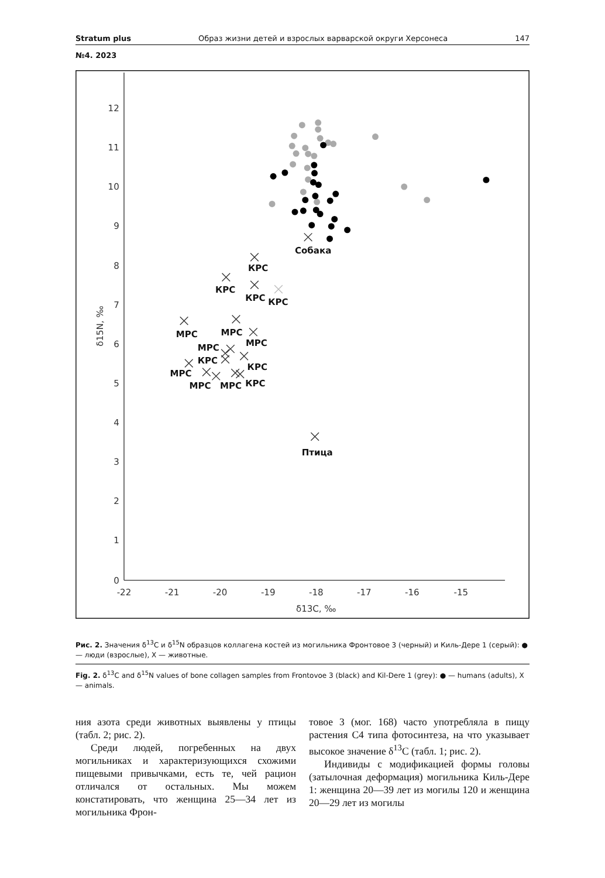Stratum plus Образ жизни детей и взрослых варварской округи Херсонеса 147
№4. 2023
12
11
10
9
8
7
6
5
4
3
2
1
0
-22
-21
-20
-19
-18
-17
-16
-15
δ13C, ‰
δ15N, ‰
Собака
КРС
КРС
КРС
КРС
МРС
МРС
МРС
МРС
КРС
КРС
МРС
МРС
МРС
КРС
Птица
Рис. 2. Значения δ<sup>13</sup>C и δ<sup>15</sup>N образцов коллагена костей из могильника Фронтовое 3 (черный) и Киль-Дере 1 (серый): ● — люди (взрослые), X — животные.
Fig. 2. δ<sup>13</sup>C and δ<sup>15</sup>N values of bone collagen samples from Frontovoe 3 (black) and Kil-Dere 1 (grey): ● — humans (adults), X — animals.
ния азота среди животных выявлены у птицы (табл. 2; рис. 2).
Среди людей, погребенных на двух могильниках и характеризующихся схожими пищевыми привычками, есть те, чей рацион отличался от остальных. Мы можем констатировать, что женщина 25—34 лет из могильника Фрон-
товое 3 (мог. 168) часто употребляла в пищу растения С4 типа фотосинтеза, на что указывает высокое значение δ<sup>13</sup>C (табл. 1; рис. 2).
Индивиды с модификацией формы головы (затылочная деформация) могильника Киль-Дере 1: женщина 20—39 лет из могилы 120 и женщина 20—29 лет из могилы